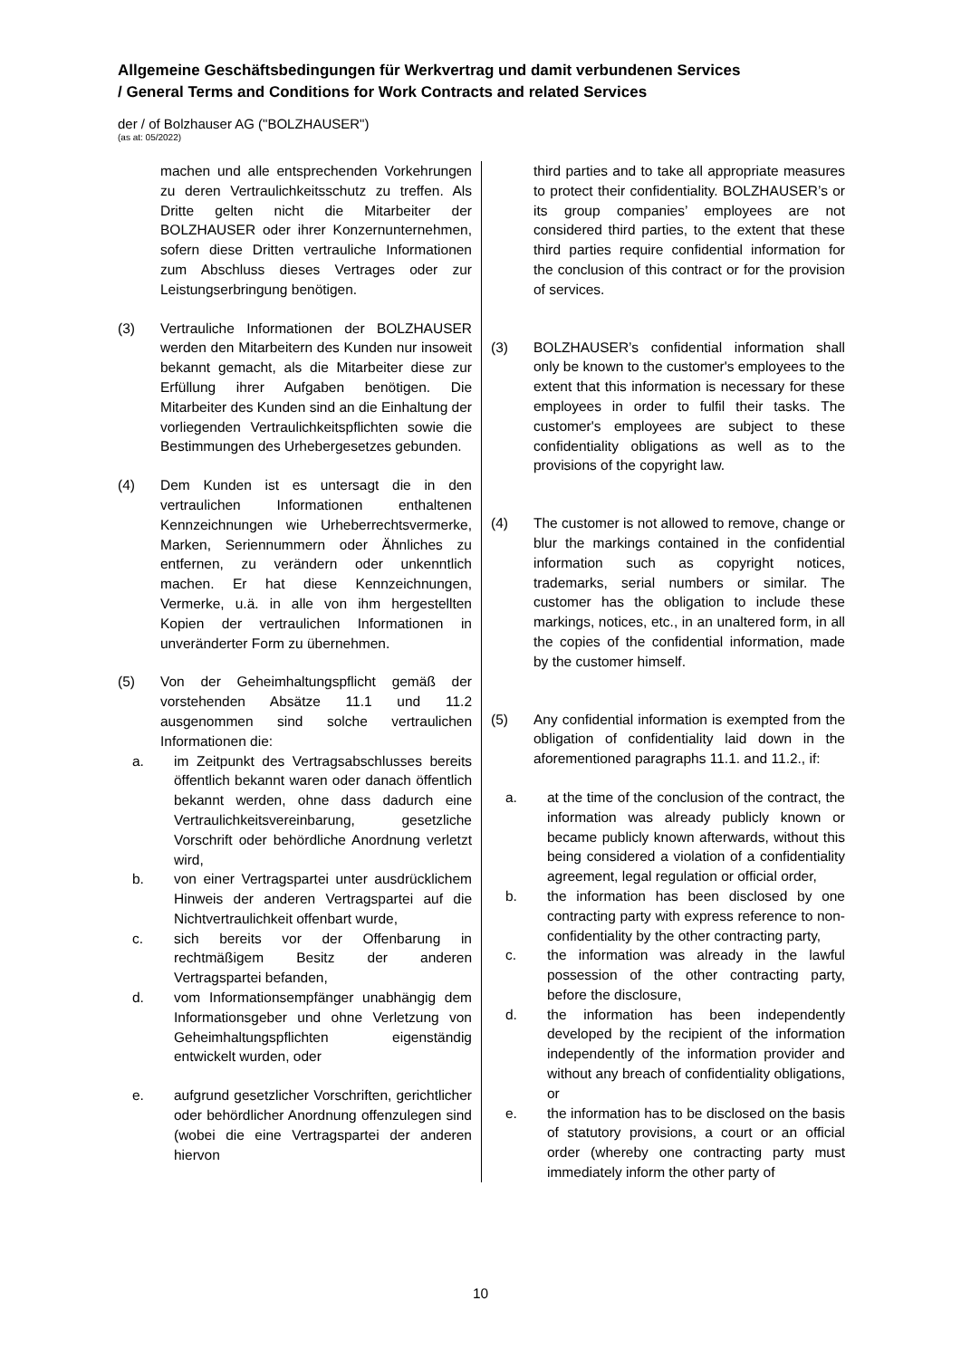Allgemeine Geschäftsbedingungen für Werkvertrag und damit verbundenen Services
/ General Terms and Conditions for Work Contracts and related Services
der / of Bolzhauser AG ("BOLZHAUSER")
(as at: 05/2022)
machen und alle entsprechenden Vorkehrungen zu deren Vertraulichkeitsschutz zu treffen. Als Dritte gelten nicht die Mitarbeiter der BOLZHAUSER oder ihrer Konzernunternehmen, sofern diese Dritten vertrauliche Informationen zum Abschluss dieses Vertrages oder zur Leistungserbringung benötigen.
(3) Vertrauliche Informationen der BOLZHAUSER werden den Mitarbeitern des Kunden nur insoweit bekannt gemacht, als die Mitarbeiter diese zur Erfüllung ihrer Aufgaben benötigen. Die Mitarbeiter des Kunden sind an die Einhaltung der vorliegenden Vertraulichkeitspflichten sowie die Bestimmungen des Urhebergesetzes gebunden.
(4) Dem Kunden ist es untersagt die in den vertraulichen Informationen enthaltenen Kennzeichnungen wie Urheberrechtsvermerke, Marken, Seriennummern oder Ähnliches zu entfernen, zu verändern oder unkenntlich machen. Er hat diese Kennzeichnungen, Vermerke, u.ä. in alle von ihm hergestellten Kopien der vertraulichen Informationen in unveränderter Form zu übernehmen.
(5) Von der Geheimhaltungspflicht gemäß der vorstehenden Absätze 11.1 und 11.2 ausgenommen sind solche vertraulichen Informationen die:
a. im Zeitpunkt des Vertragsabschlusses bereits öffentlich bekannt waren oder danach öffentlich bekannt werden, ohne dass dadurch eine Vertraulichkeitsvereinbarung, gesetzliche Vorschrift oder behördliche Anordnung verletzt wird,
b. von einer Vertragspartei unter ausdrücklichem Hinweis der anderen Vertragspartei auf die Nichtvertraulichkeit offenbart wurde,
c. sich bereits vor der Offenbarung in rechtmäßigem Besitz der anderen Vertragspartei befanden,
d. vom Informationsempfänger unabhängig dem Informationsgeber und ohne Verletzung von Geheimhaltungspflichten eigenständig entwickelt wurden, oder
e. aufgrund gesetzlicher Vorschriften, gerichtlicher oder behördlicher Anordnung offenzulegen sind (wobei die eine Vertragspartei der anderen hiervon
third parties and to take all appropriate measures to protect their confidentiality. BOLZHAUSER’s or its group companies’ employees are not considered third parties, to the extent that these third parties require confidential information for the conclusion of this contract or for the provision of services.
(3) BOLZHAUSER’s confidential information shall only be known to the customer's employees to the extent that this information is necessary for these employees in order to fulfil their tasks. The customer's employees are subject to these confidentiality obligations as well as to the provisions of the copyright law.
(4) The customer is not allowed to remove, change or blur the markings contained in the confidential information such as copyright notices, trademarks, serial numbers or similar. The customer has the obligation to include these markings, notices, etc., in an unaltered form, in all the copies of the confidential information, made by the customer himself.
(5) Any confidential information is exempted from the obligation of confidentiality laid down in the aforementioned paragraphs 11.1. and 11.2., if:
a. at the time of the conclusion of the contract, the information was already publicly known or became publicly known afterwards, without this being considered a violation of a confidentiality agreement, legal regulation or official order,
b. the information has been disclosed by one contracting party with express reference to non-confidentiality by the other contracting party,
c. the information was already in the lawful possession of the other contracting party, before the disclosure,
d. the information has been independently developed by the recipient of the information independently of the information provider and without any breach of confidentiality obligations, or
e. the information has to be disclosed on the basis of statutory provisions, a court or an official order (whereby one contracting party must immediately inform the other party of
10